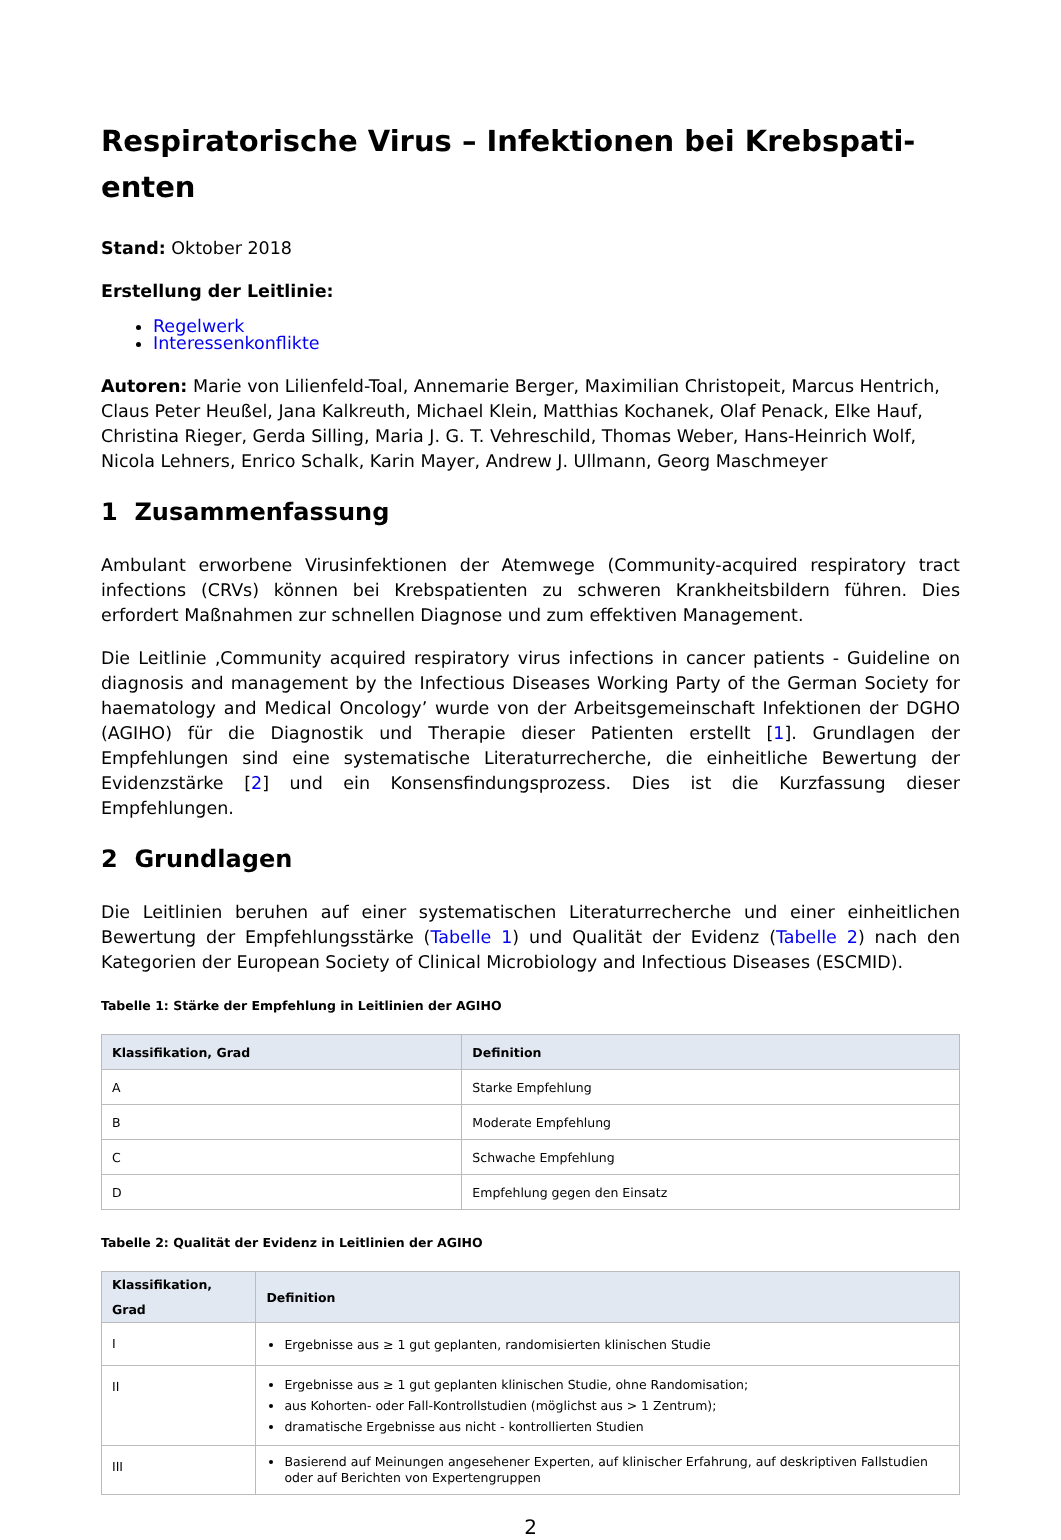Respiratorische Virus – Infektionen bei Krebspati-
enten
Stand: Oktober 2018
Erstellung der Leitlinie:
Regelwerk
Interessenkonflikte
Autoren: Marie von Lilienfeld-Toal, Annemarie Berger, Maximilian Christopeit, Marcus Hentrich, Claus Peter Heußel, Jana Kalkreuth, Michael Klein, Matthias Kochanek, Olaf Penack, Elke Hauf, Christina Rieger, Gerda Silling, Maria J. G. T. Vehreschild, Thomas Weber, Hans-Heinrich Wolf, Nicola Lehners, Enrico Schalk, Karin Mayer, Andrew J. Ullmann, Georg Maschmeyer
1 Zusammenfassung
Ambulant erworbene Virusinfektionen der Atemwege (Community-acquired respiratory tract infections (CRVs) können bei Krebspatienten zu schweren Krankheitsbildern führen. Dies erfordert Maßnahmen zur schnellen Diagnose und zum effektiven Management.
Die Leitlinie ‚Community acquired respiratory virus infections in cancer patients - Guideline on diagnosis and management by the Infectious Diseases Working Party of the German Society for haematology and Medical Oncology’ wurde von der Arbeitsgemeinschaft Infektionen der DGHO (AGIHO) für die Diagnostik und Therapie dieser Patienten erstellt [1]. Grundlagen der Empfehlungen sind eine systematische Literaturrecherche, die einheitliche Bewertung der Evidenzstärke [2] und ein Konsensfindungsprozess. Dies ist die Kurzfassung dieser Empfehlungen.
2 Grundlagen
Die Leitlinien beruhen auf einer systematischen Literaturrecherche und einer einheitlichen Bewertung der Empfehlungsstärke (Tabelle 1) und Qualität der Evidenz (Tabelle 2) nach den Kategorien der European Society of Clinical Microbiology and Infectious Diseases (ESCMID).
Tabelle 1: Stärke der Empfehlung in Leitlinien der AGIHO
| Klassifikation, Grad | Definition |
| --- | --- |
| A | Starke Empfehlung |
| B | Moderate Empfehlung |
| C | Schwache Empfehlung |
| D | Empfehlung gegen den Einsatz |
Tabelle 2: Qualität der Evidenz in Leitlinien der AGIHO
| Klassifikation, Grad | Definition |
| --- | --- |
| I | Ergebnisse aus ≥ 1 gut geplanten, randomisierten klinischen Studie |
| II | Ergebnisse aus ≥ 1 gut geplanten klinischen Studie, ohne Randomisation; aus Kohorten- oder Fall-Kontrollstudien (möglichst aus > 1 Zentrum); dramatische Ergebnisse aus nicht - kontrollierten Studien |
| III | Basierend auf Meinungen angesehener Experten, auf klinischer Erfahrung, auf deskriptiven Fallstudien oder auf Berichten von Expertengruppen |
2